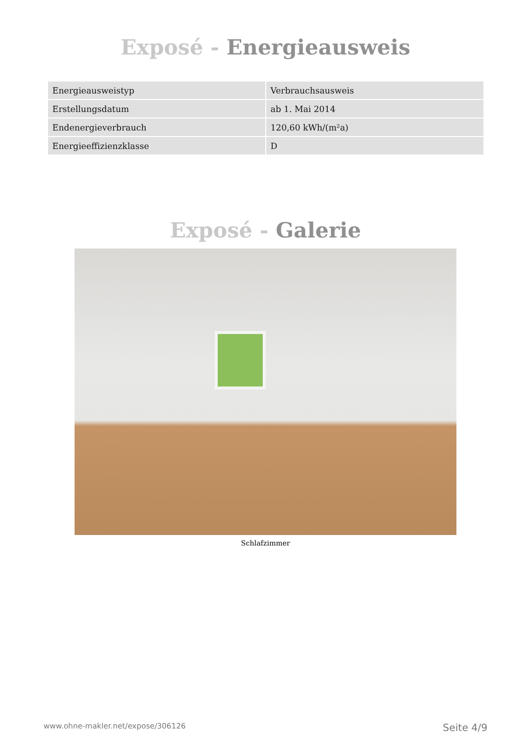Exposé - Energieausweis
| Energieausweistyp | Verbrauchsausweis |
| Erstellungsdatum | ab 1. Mai 2014 |
| Endenergieverbrauch | 120,60 kWh/(m²a) |
| Energieeffizienzklasse | D |
Exposé - Galerie
Schlafzimmer
www.ohne-makler.net/expose/306126 Seite 4/9